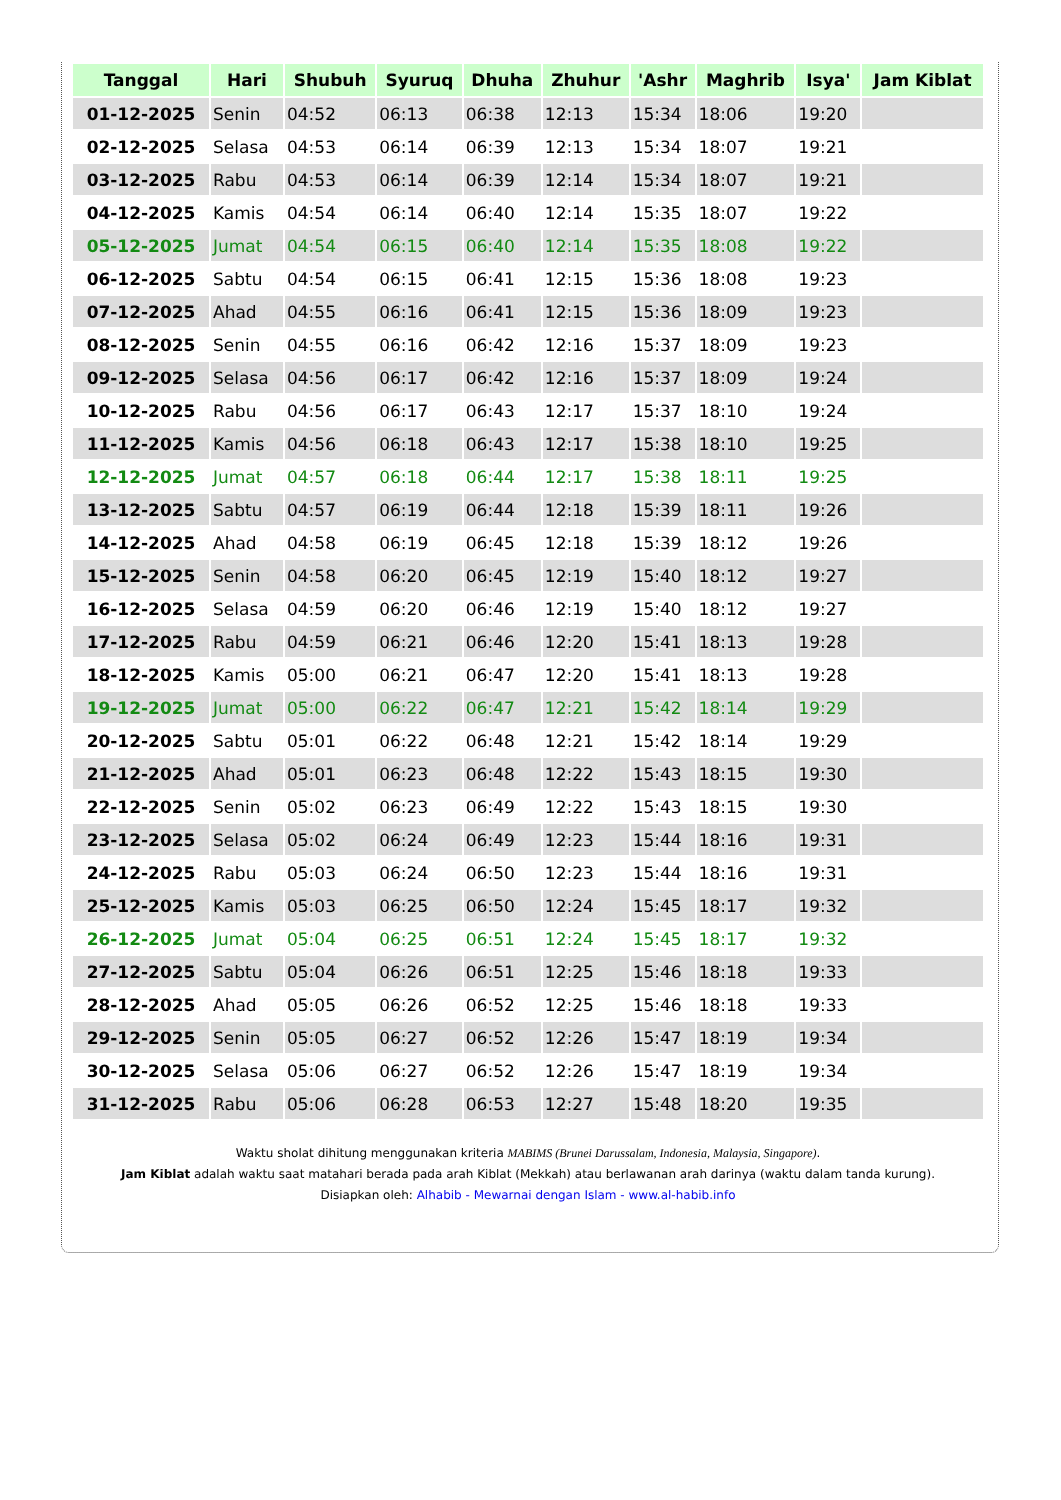| Tanggal | Hari | Shubuh | Syuruq | Dhuha | Zhuhur | 'Ashr | Maghrib | Isya' | Jam Kiblat |
| --- | --- | --- | --- | --- | --- | --- | --- | --- | --- |
| 01-12-2025 | Senin | 04:52 | 06:13 | 06:38 | 12:13 | 15:34 | 18:06 | 19:20 | |
| 02-12-2025 | Selasa | 04:53 | 06:14 | 06:39 | 12:13 | 15:34 | 18:07 | 19:21 | |
| 03-12-2025 | Rabu | 04:53 | 06:14 | 06:39 | 12:14 | 15:34 | 18:07 | 19:21 | |
| 04-12-2025 | Kamis | 04:54 | 06:14 | 06:40 | 12:14 | 15:35 | 18:07 | 19:22 | |
| 05-12-2025 | Jumat | 04:54 | 06:15 | 06:40 | 12:14 | 15:35 | 18:08 | 19:22 | |
| 06-12-2025 | Sabtu | 04:54 | 06:15 | 06:41 | 12:15 | 15:36 | 18:08 | 19:23 | |
| 07-12-2025 | Ahad | 04:55 | 06:16 | 06:41 | 12:15 | 15:36 | 18:09 | 19:23 | |
| 08-12-2025 | Senin | 04:55 | 06:16 | 06:42 | 12:16 | 15:37 | 18:09 | 19:23 | |
| 09-12-2025 | Selasa | 04:56 | 06:17 | 06:42 | 12:16 | 15:37 | 18:09 | 19:24 | |
| 10-12-2025 | Rabu | 04:56 | 06:17 | 06:43 | 12:17 | 15:37 | 18:10 | 19:24 | |
| 11-12-2025 | Kamis | 04:56 | 06:18 | 06:43 | 12:17 | 15:38 | 18:10 | 19:25 | |
| 12-12-2025 | Jumat | 04:57 | 06:18 | 06:44 | 12:17 | 15:38 | 18:11 | 19:25 | |
| 13-12-2025 | Sabtu | 04:57 | 06:19 | 06:44 | 12:18 | 15:39 | 18:11 | 19:26 | |
| 14-12-2025 | Ahad | 04:58 | 06:19 | 06:45 | 12:18 | 15:39 | 18:12 | 19:26 | |
| 15-12-2025 | Senin | 04:58 | 06:20 | 06:45 | 12:19 | 15:40 | 18:12 | 19:27 | |
| 16-12-2025 | Selasa | 04:59 | 06:20 | 06:46 | 12:19 | 15:40 | 18:12 | 19:27 | |
| 17-12-2025 | Rabu | 04:59 | 06:21 | 06:46 | 12:20 | 15:41 | 18:13 | 19:28 | |
| 18-12-2025 | Kamis | 05:00 | 06:21 | 06:47 | 12:20 | 15:41 | 18:13 | 19:28 | |
| 19-12-2025 | Jumat | 05:00 | 06:22 | 06:47 | 12:21 | 15:42 | 18:14 | 19:29 | |
| 20-12-2025 | Sabtu | 05:01 | 06:22 | 06:48 | 12:21 | 15:42 | 18:14 | 19:29 | |
| 21-12-2025 | Ahad | 05:01 | 06:23 | 06:48 | 12:22 | 15:43 | 18:15 | 19:30 | |
| 22-12-2025 | Senin | 05:02 | 06:23 | 06:49 | 12:22 | 15:43 | 18:15 | 19:30 | |
| 23-12-2025 | Selasa | 05:02 | 06:24 | 06:49 | 12:23 | 15:44 | 18:16 | 19:31 | |
| 24-12-2025 | Rabu | 05:03 | 06:24 | 06:50 | 12:23 | 15:44 | 18:16 | 19:31 | |
| 25-12-2025 | Kamis | 05:03 | 06:25 | 06:50 | 12:24 | 15:45 | 18:17 | 19:32 | |
| 26-12-2025 | Jumat | 05:04 | 06:25 | 06:51 | 12:24 | 15:45 | 18:17 | 19:32 | |
| 27-12-2025 | Sabtu | 05:04 | 06:26 | 06:51 | 12:25 | 15:46 | 18:18 | 19:33 | |
| 28-12-2025 | Ahad | 05:05 | 06:26 | 06:52 | 12:25 | 15:46 | 18:18 | 19:33 | |
| 29-12-2025 | Senin | 05:05 | 06:27 | 06:52 | 12:26 | 15:47 | 18:19 | 19:34 | |
| 30-12-2025 | Selasa | 05:06 | 06:27 | 06:52 | 12:26 | 15:47 | 18:19 | 19:34 | |
| 31-12-2025 | Rabu | 05:06 | 06:28 | 06:53 | 12:27 | 15:48 | 18:20 | 19:35 | |
Waktu sholat dihitung menggunakan kriteria MABIMS (Brunei Darussalam, Indonesia, Malaysia, Singapore).
Jam Kiblat adalah waktu saat matahari berada pada arah Kiblat (Mekkah) atau berlawanan arah darinya (waktu dalam tanda kurung).
Disiapkan oleh: Alhabib - Mewarnai dengan Islam - www.al-habib.info